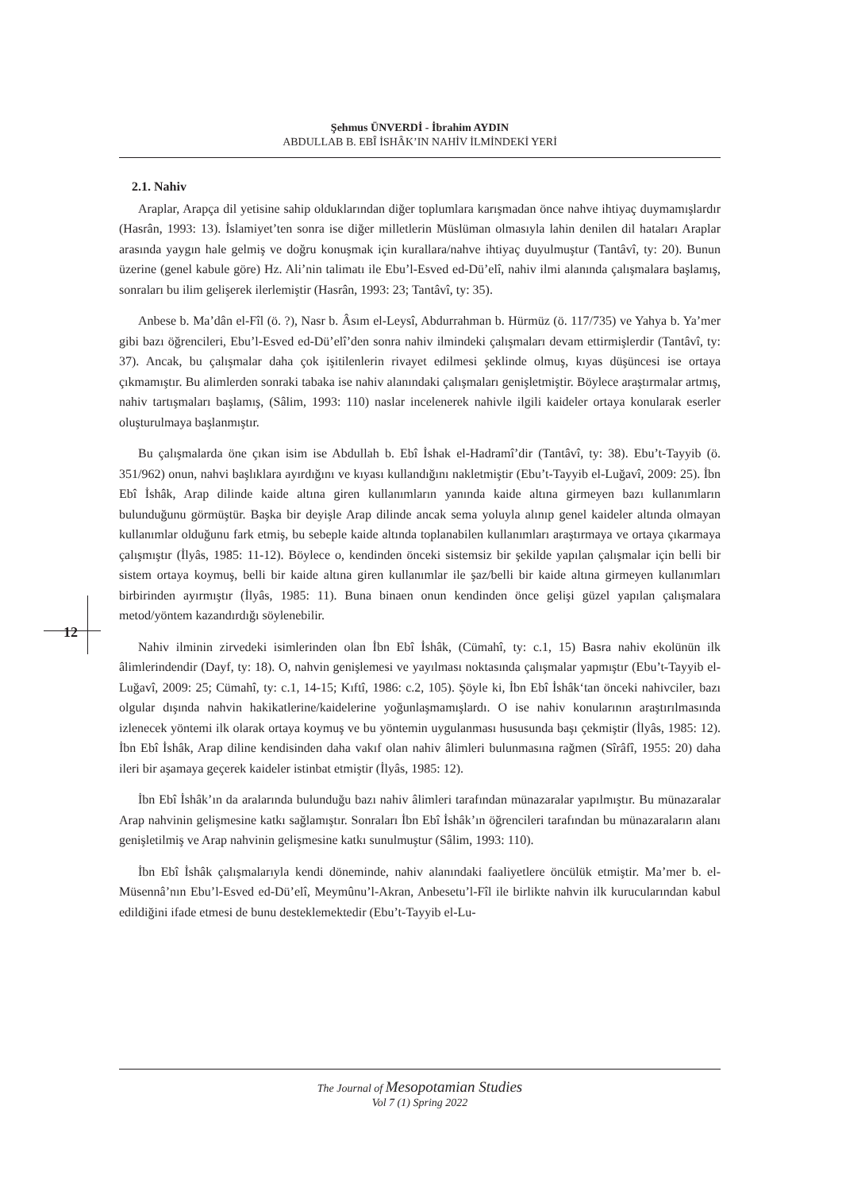Şehmus ÜNVERDİ - İbrahim AYDIN
ABDULLAB B. EBÎ İSHÂK’IN NAHİV İLMİNDEKİ YERİ
12
2.1. Nahiv
Araplar, Arapça dil yetisine sahip olduklarından diğer toplumlara karışmadan önce nahve ihtiyaç duymamışlardır (Hasrân, 1993: 13). İslamiyet’ten sonra ise diğer milletlerin Müslüman olmasıyla lahin denilen dil hataları Araplar arasında yaygın hale gelmiş ve doğru konuşmak için kurallara/nahve ihtiyaç duyulmuştur (Tantâvî, ty: 20). Bunun üzerine (genel kabule göre) Hz. Ali’nin talimatı ile Ebu’l-Esved ed-Dü’elî, nahiv ilmi alanında çalışmalara başlamış, sonraları bu ilim gelişerek ilerlemiştir (Hasrân, 1993: 23; Tantâvî, ty: 35).
Anbese b. Ma’dân el-Fîl (ö. ?), Nasr b. Âsım el-Leysî, Abdurrahman b. Hürmüz (ö. 117/735) ve Yahya b. Ya’mer gibi bazı öğrencileri, Ebu’l-Esved ed-Dü’elî’den sonra nahiv ilmindeki çalışmaları devam ettirmişlerdir (Tantâvî, ty: 37). Ancak, bu çalışmalar daha çok işitilenlerin rivayet edilmesi şeklinde olmuş, kıyas düşüncesi ise ortaya çıkmamıştır. Bu alimlerden sonraki tabaka ise nahiv alanındaki çalışmaları genişletmiştir. Böylece araştırmalar artmış, nahiv tartışmaları başlamış, (Sâlim, 1993: 110) naslar incelenerek nahivle ilgili kaideler ortaya konularak eserler oluşturulmaya başlanmıştır.
Bu çalışmalarda öne çıkan isim ise Abdullah b. Ebî İshak el-Hadramî’dir (Tantâvî, ty: 38). Ebu’t-Tayyib (ö. 351/962) onun, nahvi başlıklara ayırdığını ve kıyası kullandığını nakletmiştir (Ebu’t-Tayyib el-Luğavî, 2009: 25). İbn Ebî İshâk, Arap dilinde kaide altına giren kullanımların yanında kaide altına girmeyen bazı kullanımların bulunduğunu görmüştür. Başka bir deyişle Arap dilinde ancak sema yoluyla alınıp genel kaideler altında olmayan kullanımlar olduğunu fark etmiş, bu sebeple kaide altında toplanabilen kullanımları araştırmaya ve ortaya çıkarmaya çalışmıştır (İlyâs, 1985: 11-12). Böylece o, kendinden önceki sistemsiz bir şekilde yapılan çalışmalar için belli bir sistem ortaya koymuş, belli bir kaide altına giren kullanımlar ile şaz/belli bir kaide altına girmeyen kullanımları birbirinden ayırmıştır (İlyâs, 1985: 11). Buna binaen onun kendinden önce gelişi güzel yapılan çalışmalara metod/yöntem kazandırdığı söylenebilir.
Nahiv ilminin zirvedeki isimlerinden olan İbn Ebî İshâk, (Cümahî, ty: c.1, 15) Basra nahiv ekolünün ilk âlimlerindendir (Dayf, ty: 18). O, nahvin genişlemesi ve yayılması noktasında çalışmalar yapmıştır (Ebu’t-Tayyib el-Luğavî, 2009: 25; Cümahî, ty: c.1, 14-15; Kıftî, 1986: c.2, 105). Şöyle ki, İbn Ebî İshâk‘tan önceki nahivciler, bazı olgular dışında nahvin hakikatlerine/kaidelerine yoğunlaşmamışlardı. O ise nahiv konularının araştırılmasında izlenecek yöntemi ilk olarak ortaya koymuş ve bu yöntemin uygulanması hususunda başı çekmiştir (İlyâs, 1985: 12). İbn Ebî İshâk, Arap diline kendisinden daha vakıf olan nahiv âlimleri bulunmasına rağmen (Sîrâfî, 1955: 20) daha ileri bir aşamaya geçerek kaideler istinbat etmiştir (İlyâs, 1985: 12).
İbn Ebî İshâk’ın da aralarında bulunduğu bazı nahiv âlimleri tarafından münazaralar yapılmıştır. Bu münazaralar Arap nahvinin gelişmesine katkı sağlamıştır. Sonraları İbn Ebî İshâk’ın öğrencileri tarafından bu münazaraların alanı genişletilmiş ve Arap nahvinin gelişmesine katkı sunulmuştur (Sâlim, 1993: 110).
İbn Ebî İshâk çalışmalarıyla kendi döneminde, nahiv alanındaki faaliyetlere öncülük etmiştir. Ma’mer b. el-Müsennâ’nın Ebu’l-Esved ed-Dü’elî, Meymûnu’l-Akran, Anbesetu’l-Fîl ile birlikte nahvin ilk kurucularından kabul edildiğini ifade etmesi de bunu desteklemektedir (Ebu’t-Tayyib el-Lu-
The Journal of Mesopotamian Studies
Vol 7 (1) Spring 2022